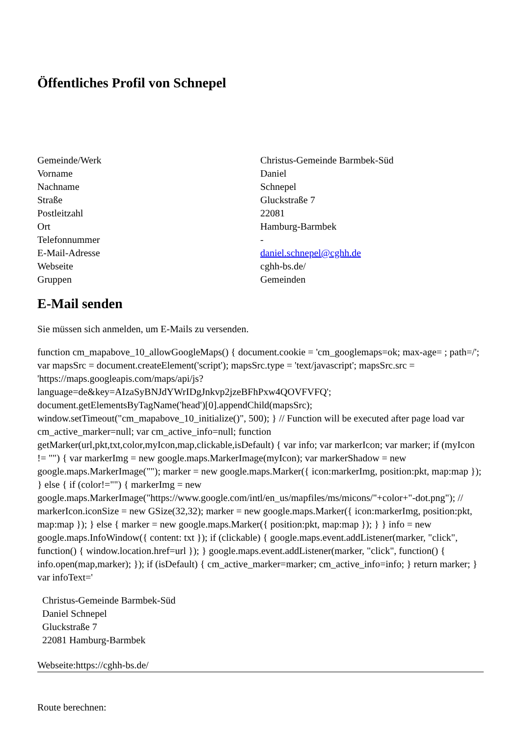Öffentliches Profil von Schnepel
| Gemeinde/Werk | Christus-Gemeinde Barmbek-Süd |
| Vorname | Daniel |
| Nachname | Schnepel |
| Straße | Gluckstraße 7 |
| Postleitzahl | 22081 |
| Ort | Hamburg-Barmbek |
| Telefonnummer | - |
| E-Mail-Adresse | daniel.schnepel@cghh.de |
| Webseite | cghh-bs.de/ |
| Gruppen | Gemeinden |
E-Mail senden
Sie müssen sich anmelden, um E-Mails zu versenden.
function cm_mapabove_10_allowGoogleMaps() { document.cookie = 'cm_googlemaps=ok; max-age= ; path=/'; var mapsSrc = document.createElement('script'); mapsSrc.type = 'text/javascript'; mapsSrc.src = 'https://maps.googleapis.com/maps/api/js?language=de&key=AIzaSyBNJdYWrIDgJnkvp2jzeBFhPxw4QOVFVFQ'; document.getElementsByTagName('head')[0].appendChild(mapsSrc); window.setTimeout("cm_mapabove_10_initialize()", 500); } // Function will be executed after page load var cm_active_marker=null; var cm_active_info=null; function getMarker(url,pkt,txt,color,myIcon,map,clickable,isDefault) { var info; var markerIcon; var marker; if (myIcon != "") { var markerImg = new google.maps.MarkerImage(myIcon); var markerShadow = new google.maps.MarkerImage(""); marker = new google.maps.Marker({ icon:markerImg, position:pkt, map:map }); } else { if (color!="") { markerImg = new google.maps.MarkerImage("https://www.google.com/intl/en_us/mapfiles/ms/micons/"+color+"-dot.png"); // markerIcon.iconSize = new GSize(32,32); marker = new google.maps.Marker({ icon:markerImg, position:pkt, map:map }); } else { marker = new google.maps.Marker({ position:pkt, map:map }); } } info = new google.maps.InfoWindow({ content: txt }); if (clickable) { google.maps.event.addListener(marker, "click", function() { window.location.href=url }); } google.maps.event.addListener(marker, "click", function() { info.open(map,marker); }); if (isDefault) { cm_active_marker=marker; cm_active_info=info; } return marker; } var infoText='
Christus-Gemeinde Barmbek-Süd
Daniel Schnepel
Gluckstraße 7
22081 Hamburg-Barmbek
Webseite:https://cghh-bs.de/
Route berechnen: